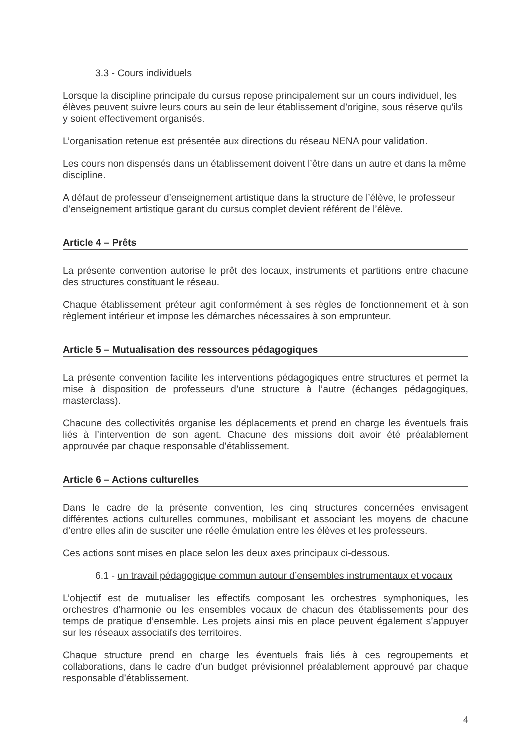3.3 - Cours individuels
Lorsque la discipline principale du cursus repose principalement sur un cours individuel, les élèves peuvent suivre leurs cours au sein de leur établissement d’origine, sous réserve qu’ils y soient effectivement organisés.
L’organisation retenue est présentée aux directions du réseau NENA pour validation.
Les cours non dispensés dans un établissement doivent l’être dans un autre et dans la même discipline.
A défaut de professeur d’enseignement artistique dans la structure de l’élève, le professeur d’enseignement artistique garant du cursus complet devient référent de l’élève.
Article 4 – Prêts
La présente convention autorise le prêt des locaux, instruments et partitions entre chacune des structures constituant le réseau.
Chaque établissement préteur agit conformément à ses règles de fonctionnement et à son règlement intérieur et impose les démarches nécessaires à son emprunteur.
Article 5 – Mutualisation des ressources pédagogiques
La présente convention facilite les interventions pédagogiques entre structures et permet la mise à disposition de professeurs d’une structure à l’autre (échanges pédagogiques, masterclass).
Chacune des collectivités organise les déplacements et prend en charge les éventuels frais liés à l’intervention de son agent. Chacune des missions doit avoir été préalablement approuvée par chaque responsable d’établissement.
Article 6 – Actions culturelles
Dans le cadre de la présente convention, les cinq structures concernées envisagent différentes actions culturelles communes, mobilisant et associant les moyens de chacune d’entre elles afin de susciter une réelle émulation entre les élèves et les professeurs.
Ces actions sont mises en place selon les deux axes principaux ci-dessous.
6.1 - un travail pédagogique commun autour d’ensembles instrumentaux et vocaux
L’objectif est de mutualiser les effectifs composant les orchestres symphoniques, les orchestres d’harmonie ou les ensembles vocaux de chacun des établissements pour des temps de pratique d’ensemble. Les projets ainsi mis en place peuvent également s’appuyer sur les réseaux associatifs des territoires.
Chaque structure prend en charge les éventuels frais liés à ces regroupements et collaborations, dans le cadre d’un budget prévisionnel préalablement approuvé par chaque responsable d’établissement.
4